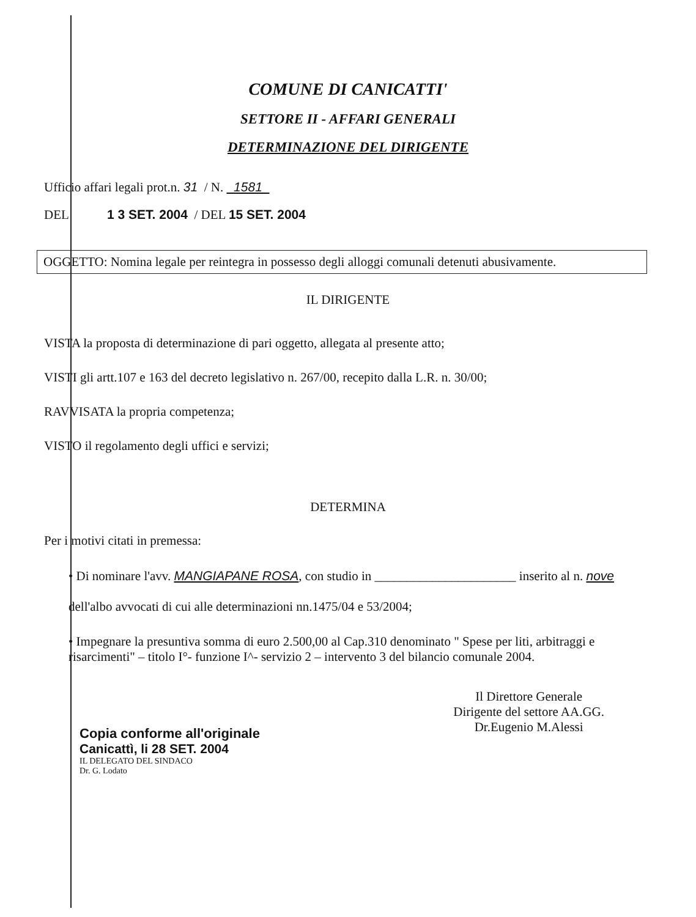COMUNE DI CANICATTI'
SETTORE II - AFFARI GENERALI
DETERMINAZIONE DEL DIRIGENTE
Ufficio affari legali prot.n. 31 / N. 1581
DEL 1 3 SET. 2004 / DEL 15 SET. 2004
OGGETTO: Nomina legale per reintegra in possesso degli alloggi comunali detenuti abusivamente.
IL DIRIGENTE
VISTA la proposta di determinazione di pari oggetto, allegata al presente atto;
VISTI gli artt.107 e 163 del decreto legislativo n. 267/00, recepito dalla L.R. n. 30/00;
RAVVISATA la propria competenza;
VISTO il regolamento degli uffici e servizi;
DETERMINA
Per i motivi citati in premessa:
• Di nominare l'avv. MANGIAPANE ROSA, con studio in ______________________ inserito al n. nove dell'albo avvocati di cui alle determinazioni nn.1475/04 e 53/2004;
• Impegnare la presuntiva somma di euro 2.500,00 al Cap.310 denominato " Spese per liti, arbitraggi e risarcimenti" – titolo I°- funzione I^- servizio 2 – intervento 3 del bilancio comunale 2004.
Copia conforme all'originale
Canicattì, li 28 SET. 2004
IL DELEGATO DEL SINDACO
Dr. G. Lodato
Il Direttore Generale
Dirigente del settore AA.GG.
Dr.Eugenio M.Alessi